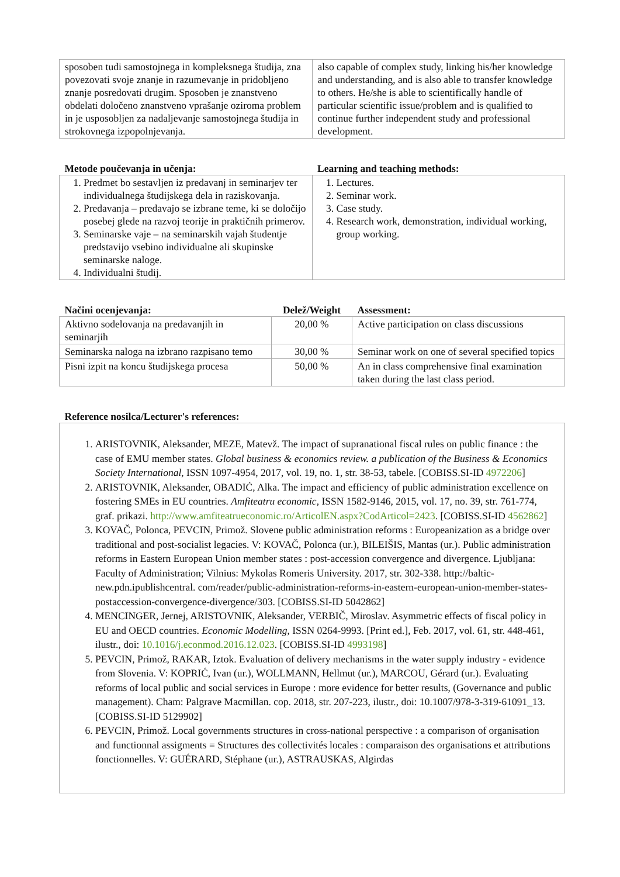| sposoben tudi samostojnega in kompleksnega študija, zna povezovati svoje znanje in razumevanje in pridobljeno znanje posredovati drugim. Sposoben je znanstveno obdelati določeno znanstveno vprašanje oziroma problem in je usposobljen za nadaljevanje samostojnega študija in strokovnega izpopolnjevanja. | also capable of complex study, linking his/her knowledge and understanding, and is also able to transfer knowledge to others. He/she is able to scientifically handle of particular scientific issue/problem and is qualified to continue further independent study and professional development. |
| Metode poučevanja in učenja: | Learning and teaching methods: |
| 1. Predmet bo sestavljen iz predavanj in seminarjev ter individualnega študijskega dela in raziskovanja. 2. Predavanja – predavajo se izbrane teme, ki se določijo posebej glede na razvoj teorije in praktičnih primerov. 3. Seminarske vaje – na seminarskih vajah študentje predstavijo vsebino individualne ali skupinske seminarske naloge. 4. Individualni študij. | 1. Lectures. 2. Seminar work. 3. Case study. 4. Research work, demonstration, individual working, group working. |
| Načini ocenjevanja: | Delež/Weight | Assessment: |
| Aktivno sodelovanja na predavanjih in seminarjih | 20,00 % | Active participation on class discussions |
| Seminarska naloga na izbrano razpisano temo | 30,00 % | Seminar work on one of several specified topics |
| Pisni izpit na koncu študijskega procesa | 50,00 % | An in class comprehensive final examination taken during the last class period. |
| Reference nosilca/Lecturer's references: |
| 1. ARISTOVNIK, Aleksander, MEZE, Matevž. The impact of supranational fiscal rules on public finance : the case of EMU member states. Global business & economics review. a publication of the Business & Economics Society International , ISSN 1097-4954, 2017, vol. 19, no. 1, str. 38-53, tabele. [COBISS.SI-ID 4972206 ] 2. ARISTOVNIK, Aleksander, OBADIĆ, Alka. The impact and efficiency of public administration excellence on fostering SMEs in EU countries. Amfiteatru economic , ISSN 1582-9146, 2015, vol. 17, no. 39, str. 761-774, graf. prikazi. http://www.amfiteatrueconomic.ro/ArticolEN.aspx?CodArticol=2423 . [COBISS.SI-ID 4562862 ] 3. KOVAČ, Polonca, PEVCIN, Primož. Slovene public administration reforms : Europeanization as a bridge over traditional and post-socialist legacies. V: KOVAČ, Polonca (ur.), BILEIŠIS, Mantas (ur.). Public administration reforms in Eastern European Union member states : post-accession convergence and divergence. Ljubljana: Faculty of Administration; Vilnius: Mykolas Romeris University. 2017, str. 302-338. http://baltic-new.pdn.ipublishcentral. com/reader/public-administration-reforms-in-eastern-european-union-member-states-postaccession-convergence-divergence/303. [COBISS.SI-ID 5042862] 4. MENCINGER, Jernej, ARISTOVNIK, Aleksander, VERBIČ, Miroslav. Asymmetric effects of fiscal policy in EU and OECD countries. Economic Modelling , ISSN 0264-9993. [Print ed.], Feb. 2017, vol. 61, str. 448-461, ilustr., doi: 10.1016/j.econmod.2016.12.023 . [COBISS.SI-ID 4993198 ] 5. PEVCIN, Primož, RAKAR, Iztok. Evaluation of delivery mechanisms in the water supply industry - evidence from Slovenia. V: KOPRIĆ, Ivan (ur.), WOLLMANN, Hellmut (ur.), MARCOU, Gérard (ur.). Evaluating reforms of local public and social services in Europe : more evidence for better results, (Governance and public management). Cham: Palgrave Macmillan. cop. 2018, str. 207-223, ilustr., doi: 10.1007/978-3-319-61091_13. [COBISS.SI-ID 5129902] 6. PEVCIN, Primož. Local governments structures in cross-national perspective : a comparison of organisation and functionnal assigments = Structures des collectivités locales : comparaison des organisations et attributions fonctionnelles. V: GUÉRARD, Stéphane (ur.), ASTRAUSKAS, Algirdas |